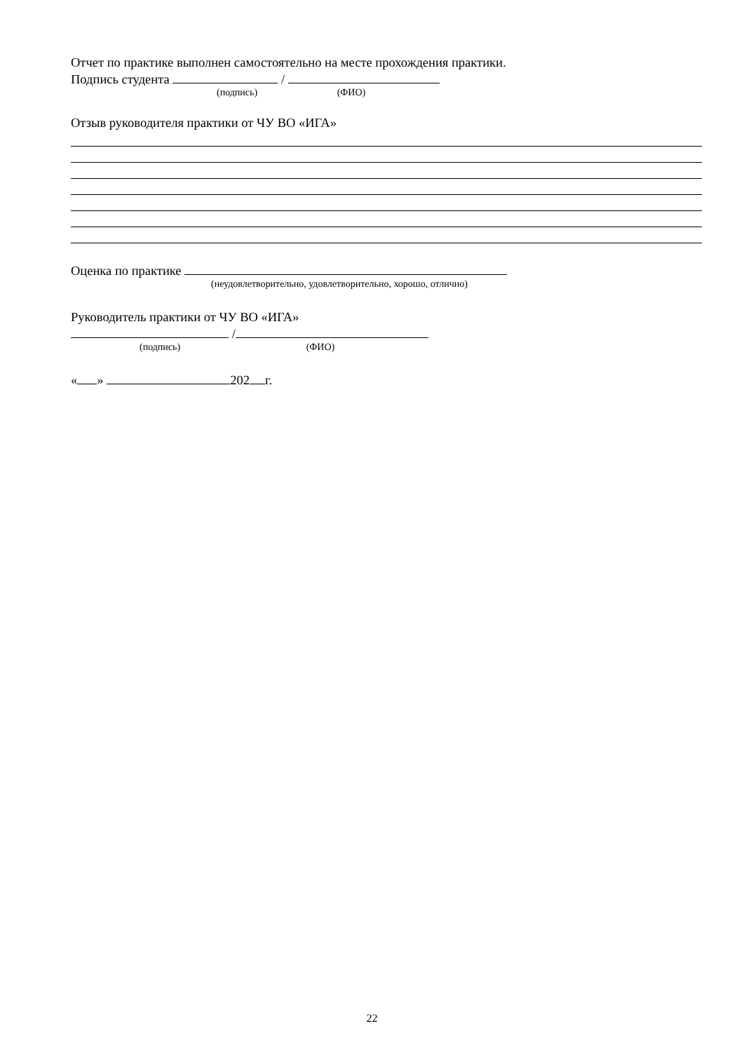Отчет по практике выполнен самостоятельно на месте прохождения практики.
Подпись студента /
(подпись) (ФИО)
Отзыв руководителя практики от ЧУ ВО «ИГА»
Оценка по практике
(неудовлетворительно, удовлетворительно, хорошо, отлично)
Руководитель практики от ЧУ ВО «ИГА»
/
(подпись) (ФИО)
« » 202 г.
22